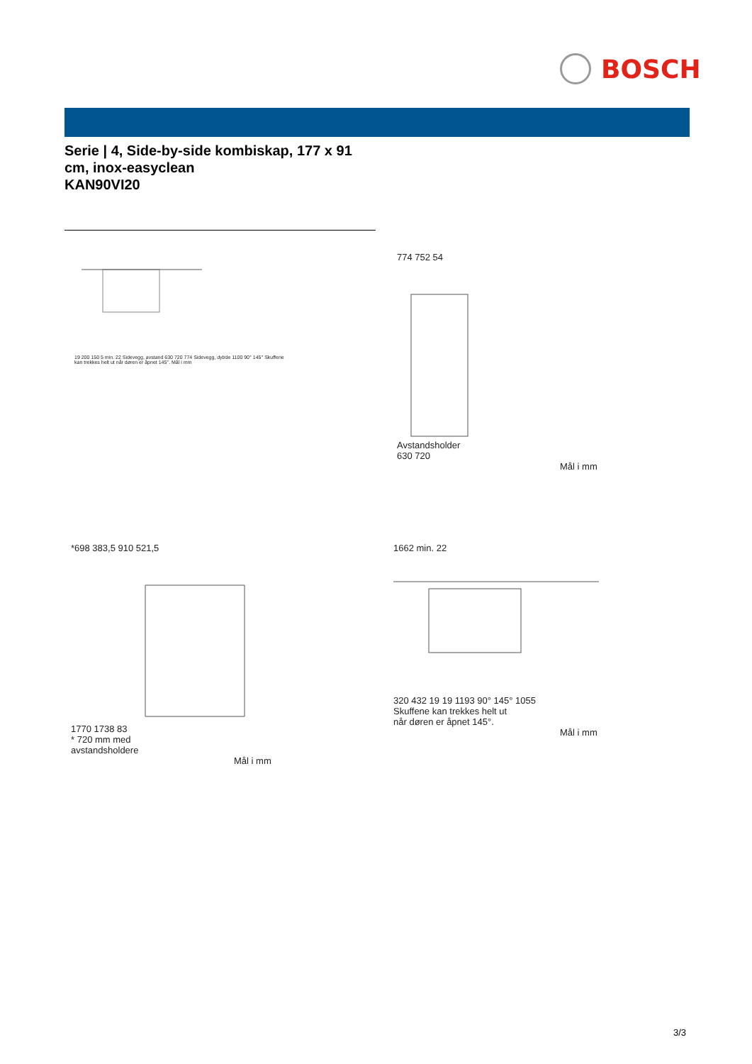BOSCH
Serie | 4, Side-by-side kombiskap, 177 x 91 cm, inox-easyclean
KAN90VI20
19 200 150 5 min. 22 Sidevegg, avstand 630 720 774 Sidevegg, dybde 1100 90° 145° Skuffene kan trekkes helt ut når døren er åpnet 145°. Mål i mm
774 752 54
Avstandsholder
630 720
Mål i mm
*698 383,5 910 521,5
1770 1738 83
* 720 mm med
avstandsholdere
Mål i mm
1662 min. 22
320 432 19 19 1193 90° 145° 1055
Skuffene kan trekkes helt ut
når døren er åpnet 145°.
Mål i mm
3/3